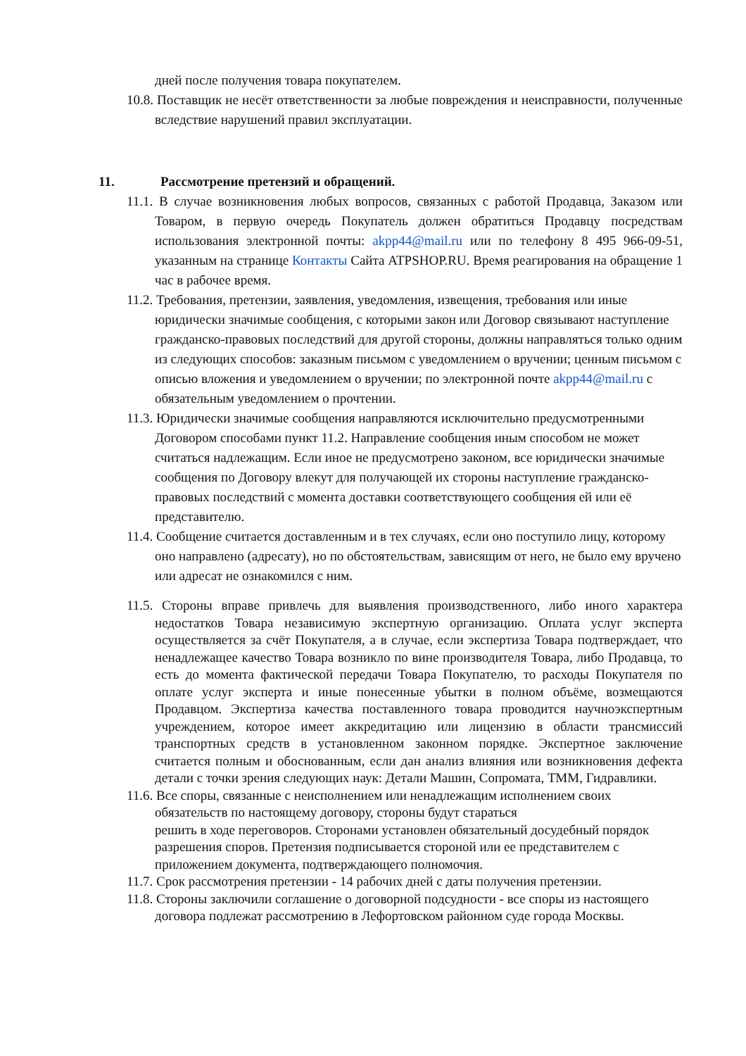дней после получения товара покупателем.
10.8. Поставщик не несёт ответственности за любые повреждения и неисправности, полученные вследствие нарушений правил эксплуатации.
11. Рассмотрение претензий и обращений.
11.1. В случае возникновения любых вопросов, связанных с работой Продавца, Заказом или Товаром, в первую очередь Покупатель должен обратиться Продавцу посредствам использования электронной почты: akpp44@mail.ru или по телефону 8 495 966-09-51, указанным на странице Контакты Сайта ATPSHOP.RU. Время реагирования на обращение 1 час в рабочее время.
11.2. Требования, претензии, заявления, уведомления, извещения, требования или иные юридически значимые сообщения, с которыми закон или Договор связывают наступление гражданско-правовых последствий для другой стороны, должны направляться только одним из следующих способов: заказным письмом с уведомлением о вручении; ценным письмом с описью вложения и уведомлением о вручении; по электронной почте akpp44@mail.ru с обязательным уведомлением о прочтении.
11.3. Юридически значимые сообщения направляются исключительно предусмотренными Договором способами пункт 11.2. Направление сообщения иным способом не может считаться надлежащим. Если иное не предусмотрено законом, все юридически значимые сообщения по Договору влекут для получающей их стороны наступление гражданско-правовых последствий с момента доставки соответствующего сообщения ей или её представителю.
11.4. Сообщение считается доставленным и в тех случаях, если оно поступило лицу, которому оно направлено (адресату), но по обстоятельствам, зависящим от него, не было ему вручено или адресат не ознакомился с ним.
11.5. Стороны вправе привлечь для выявления производственного, либо иного характера недостатков Товара независимую экспертную организацию. Оплата услуг эксперта осуществляется за счёт Покупателя, а в случае, если экспертиза Товара подтверждает, что ненадлежащее качество Товара возникло по вине производителя Товара, либо Продавца, то есть до момента фактической передачи Товара Покупателю, то расходы Покупателя по оплате услуг эксперта и иные понесенные убытки в полном объёме, возмещаются Продавцом. Экспертиза качества поставленного товара проводится научноэкспертным учреждением, которое имеет аккредитацию или лицензию в области трансмиссий транспортных средств в установленном законном порядке. Экспертное заключение считается полным и обоснованным, если дан анализ влияния или возникновения дефекта детали с точки зрения следующих наук: Детали Машин, Сопромата, ТММ, Гидравлики.
11.6. Все споры, связанные с неисполнением или ненадлежащим исполнением своих обязательств по настоящему договору, стороны будут стараться
решить в ходе переговоров. Сторонами установлен обязательный досудебный порядок разрешения споров. Претензия подписывается стороной или ее представителем с приложением документа, подтверждающего полномочия.
11.7. Срок рассмотрения претензии - 14 рабочих дней с даты получения претензии.
11.8. Стороны заключили соглашение о договорной подсудности - все споры из настоящего договора подлежат рассмотрению в Лефортовском районном суде города Москвы.